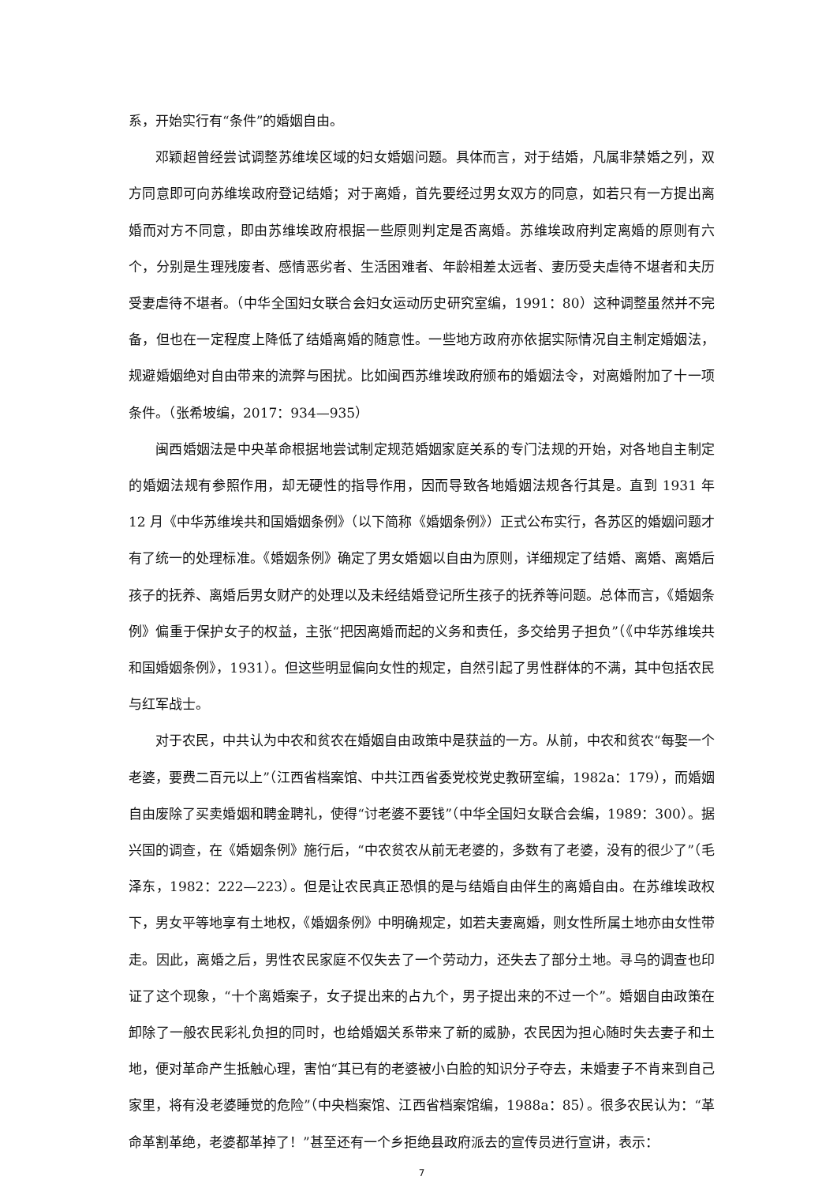系，开始实行有“条件”的婚姻自由。
邓颖超曾经尝试调整苏维埃区域的妇女婚姻问题。具体而言，对于结婚，凡属非禁婚之列，双方同意即可向苏维埃政府登记结婚；对于离婚，首先要经过男女双方的同意，如若只有一方提出离婚而对方不同意，即由苏维埃政府根据一些原则判定是否离婚。苏维埃政府判定离婚的原则有六个，分别是生理残废者、感情恶劣者、生活困难者、年龄相差太远者、妻历受夫虐待不堪者和夫历受妻虐待不堪者。（中华全国妇女联合会妇女运动历史研究室编，1991：80）这种调整虽然并不完备，但也在一定程度上降低了结婚离婚的随意性。一些地方政府亦依据实际情况自主制定婚姻法，规避婚姻绝对自由带来的流弊与困扰。比如闽西苏维埃政府颁布的婚姻法令，对离婚附加了十一项条件。（张希坡编，2017：934—935）
闽西婚姻法是中央革命根据地尝试制定规范婚姻家庭关系的专门法规的开始，对各地自主制定的婚姻法规有参照作用，却无硬性的指导作用，因而导致各地婚姻法规各行其是。直到 1931 年 12 月《中华苏维埃共和国婚姻条例》（以下简称《婚姻条例》）正式公布实行，各苏区的婚姻问题才有了统一的处理标准。《婚姻条例》确定了男女婚姻以自由为原则，详细规定了结婚、离婚、离婚后孩子的抚养、离婚后男女财产的处理以及未经结婚登记所生孩子的抚养等问题。总体而言，《婚姻条例》偏重于保护女子的权益，主张“把因离婚而起的义务和责任，多交给男子担负”（《中华苏维埃共和国婚姻条例》，1931）。但这些明显偏向女性的规定，自然引起了男性群体的不满，其中包括农民与红军战士。
对于农民，中共认为中农和贫农在婚姻自由政策中是获益的一方。从前，中农和贫农“每娶一个老婆，要费二百元以上”（江西省档案馆、中共江西省委党校党史教研室编，1982a：179），而婚姻自由废除了买卖婚姻和聘金聘礼，使得“讨老婆不要钱”（中华全国妇女联合会编，1989：300）。据兴国的调查，在《婚姻条例》施行后，“中农贫农从前无老婆的，多数有了老婆，没有的很少了”（毛泽东，1982：222—223）。但是让农民真正恐惧的是与结婚自由伴生的离婚自由。在苏维埃政权下，男女平等地享有土地权，《婚姻条例》中明确规定，如若夫妻离婚，则女性所属土地亦由女性带走。因此，离婚之后，男性农民家庭不仅失去了一个劳动力，还失去了部分土地。寻乌的调查也印证了这个现象，“十个离婚案子，女子提出来的占九个，男子提出来的不过一个”。婚姻自由政策在卸除了一般农民彩礼负担的同时，也给婚姻关系带来了新的威胁，农民因为担心随时失去妻子和土地，便对革命产生抵触心理，害怕“其已有的老婆被小白脸的知识分子夺去，未婚妻子不肯来到自己家里，将有没老婆睡觉的危险”（中央档案馆、江西省档案馆编，1988a：85）。很多农民认为：“革命革割革绝，老婆都革掉了！”甚至还有一个乡拒绝县政府派去的宣传员进行宣讲，表示：
7